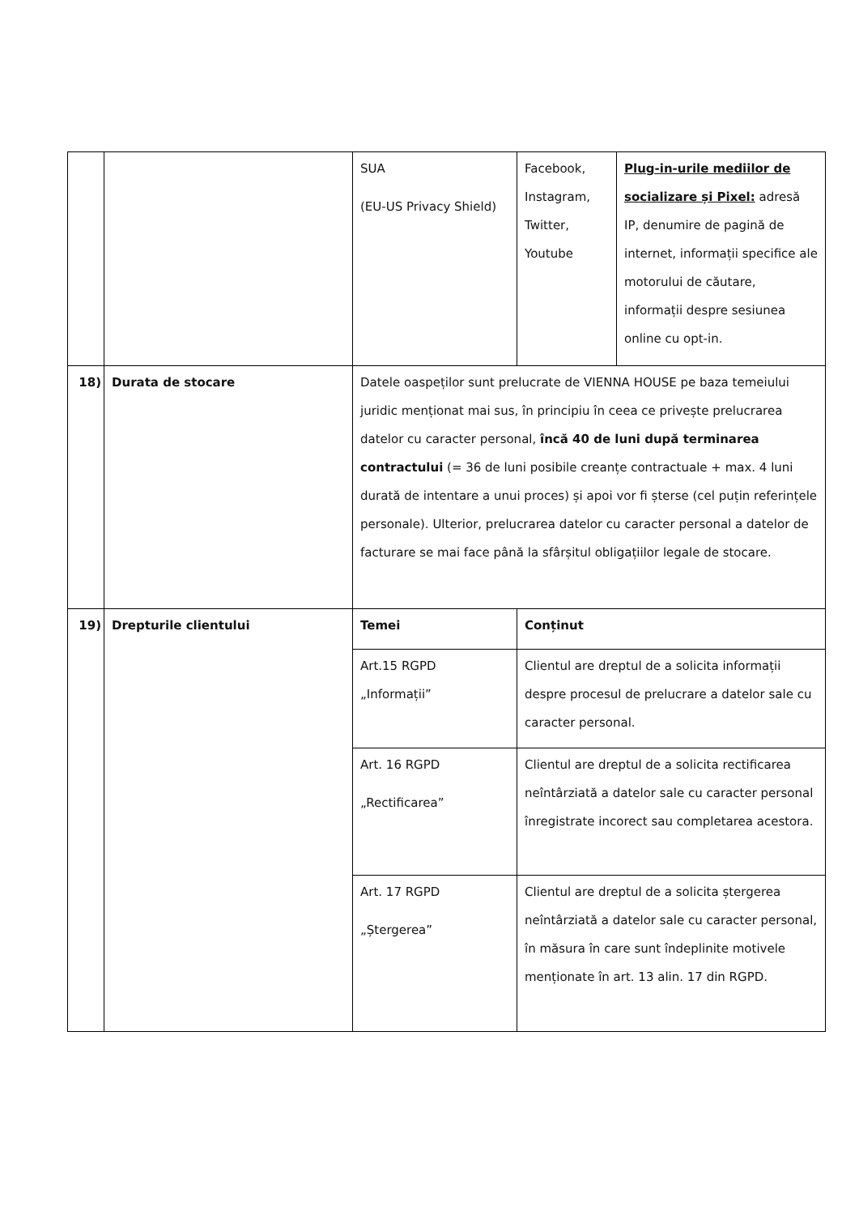| | | SUA (EU-US Privacy Shield) | Facebook, Instagram, Twitter, Youtube | Plug-in-urile mediilor de socializare și Pixel: adresă IP, denumire de pagină de internet, informații specifice ale motorului de căutare, informații despre sesiunea online cu opt-in. |
| 18) | Durata de stocare | Datele oaspeților sunt prelucrate de VIENNA HOUSE pe baza temeiului juridic menționat mai sus, în principiu în ceea ce privește prelucrarea datelor cu caracter personal, încă 40 de luni după terminarea contractului (= 36 de luni posibile creanțe contractuale + max. 4 luni durată de intentare a unui proces) și apoi vor fi șterse (cel puțin referințele personale). Ulterior, prelucrarea datelor cu caracter personal a datelor de facturare se mai face până la sfârșitul obligațiilor legale de stocare. | | |
| 19) | Drepturile clientului | Temei | Conținut | |
| | | Art.15 RGPD „Informații” | Clientul are dreptul de a solicita informații despre procesul de prelucrare a datelor sale cu caracter personal. | |
| | | Art. 16 RGPD „Rectificarea” | Clientul are dreptul de a solicita rectificarea neîntârziată a datelor sale cu caracter personal înregistrate incorect sau completarea acestora. | |
| | | Art. 17 RGPD „Ștergerea” | Clientul are dreptul de a solicita ștergerea neîntârziată a datelor sale cu caracter personal, în măsura în care sunt îndeplinite motivele menționate în art. 13 alin. 17 din RGPD. | |